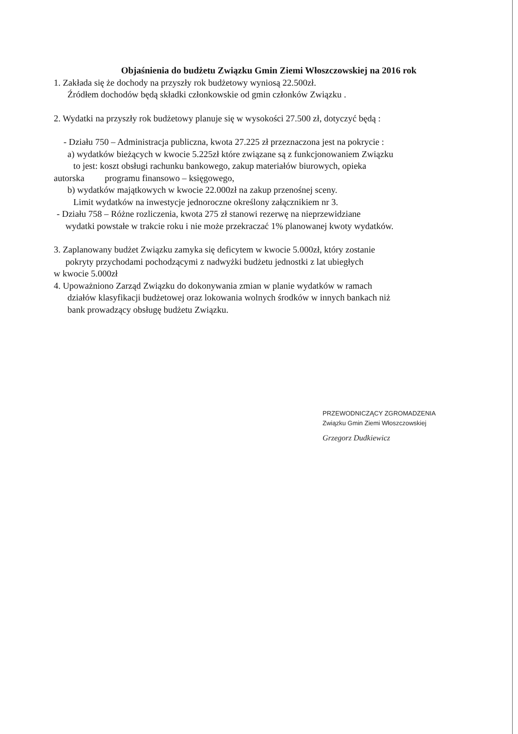Objaśnienia do budżetu Związku Gmin Ziemi Włoszczowskiej na 2016 rok
1. Zakłada się że dochody na przyszły rok budżetowy wyniosą 22.500zł.
Źródłem dochodów będą składki członkowskie od gmin członków Związku .
2. Wydatki na przyszły rok budżetowy planuje się w wysokości 27.500 zł, dotyczyć będą :
- Działu 750 – Administracja publiczna, kwota 27.225 zł przeznaczona jest na pokrycie :
a) wydatków bieżących w kwocie 5.225zł które związane są z funkcjonowaniem Związku
to jest: koszt obsługi rachunku bankowego, zakup materiałów biurowych, opieka
autorska programu finansowo – księgowego,
b) wydatków majątkowych w kwocie 22.000zł na zakup przenośnej sceny.
Limit wydatków na inwestycje jednoroczne określony załącznikiem nr 3.
- Działu 758 – Różne rozliczenia, kwota 275 zł stanowi rezerwę na nieprzewidziane
wydatki powstałe w trakcie roku i nie może przekraczać 1% planowanej kwoty wydatków.
3. Zaplanowany budżet Związku zamyka się deficytem w kwocie 5.000zł, który zostanie
pokryty przychodami pochodzącymi z nadwyżki budżetu jednostki z lat ubiegłych
w kwocie 5.000zł
4. Upoważniono Zarząd Związku do dokonywania zmian w planie wydatków w ramach
działów klasyfikacji budżetowej oraz lokowania wolnych środków w innych bankach niż
bank prowadzący obsługę budżetu Związku.
PRZEWODNICZĄCY ZGROMADZENIA
Związku Gmin Ziemi Włoszczowskiej
Grzegorz Dudkiewicz